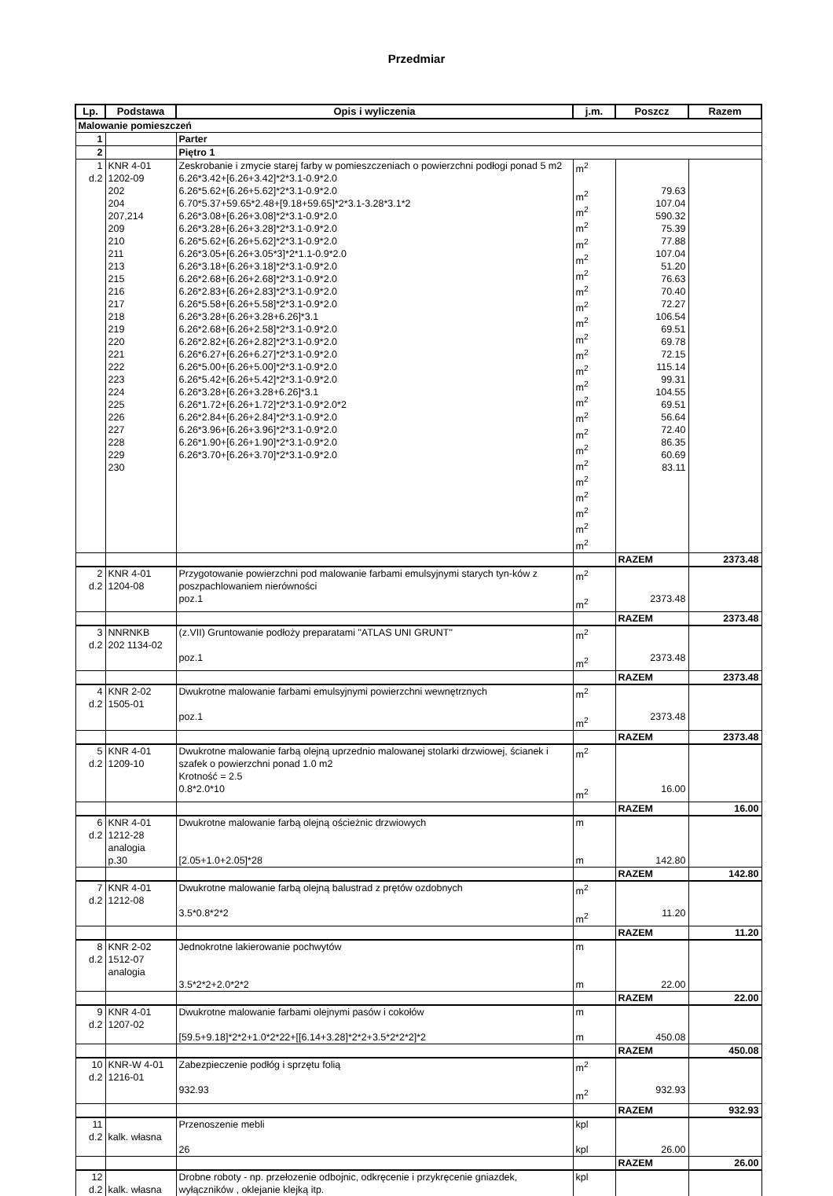Przedmiar
| Lp. | Podstawa | Opis i wyliczenia | j.m. | Poszcz | Razem |
| --- | --- | --- | --- | --- | --- |
| Malowanie pomieszczeń | | | | | |
| 1 | | Parter | | | |
| 2 | | Piętro 1 | | | |
| 1 d.2 | KNR 4-01 1202-09 202 204 207,214 209 210 211 213 215 216 217 218 219 220 221 222 223 224 225 226 227 228 229 230 | Zeskrobanie i zmycie starej farby w pomieszczeniach o powierzchni podłogi ponad 5 m2 6.26*3.42+[6.26+3.42]*2*3.1-0.9*2.0 6.26*5.62+[6.26+5.62]*2*3.1-0.9*2.0 6.70*5.37+59.65*2.48+[9.18+59.65]*2*3.1-3.28*3.1*2 6.26*3.08+[6.26+3.08]*2*3.1-0.9*2.0 6.26*3.28+[6.26+3.28]*2*3.1-0.9*2.0 6.26*5.62+[6.26+5.62]*2*3.1-0.9*2.0 6.26*3.05+[6.26+3.05*3]*2*1.1-0.9*2.0 6.26*3.18+[6.26+3.18]*2*3.1-0.9*2.0 6.26*2.68+[6.26+2.68]*2*3.1-0.9*2.0 6.26*2.83+[6.26+2.83]*2*3.1-0.9*2.0 6.26*5.58+[6.26+5.58]*2*3.1-0.9*2.0 6.26*3.28+[6.26+3.28+6.26]*3.1 6.26*2.68+[6.26+2.58]*2*3.1-0.9*2.0 6.26*2.82+[6.26+2.82]*2*3.1-0.9*2.0 6.26*6.27+[6.26+6.27]*2*3.1-0.9*2.0 6.26*5.00+[6.26+5.00]*2*3.1-0.9*2.0 6.26*5.42+[6.26+5.42]*2*3.1-0.9*2.0 6.26*3.28+[6.26+3.28+6.26]*3.1 6.26*1.72+[6.26+1.72]*2*3.1-0.9*2.0*2 6.26*2.84+[6.26+2.84]*2*3.1-0.9*2.0 6.26*3.96+[6.26+3.96]*2*3.1-0.9*2.0 6.26*1.90+[6.26+1.90]*2*3.1-0.9*2.0 6.26*3.70+[6.26+3.70]*2*3.1-0.9*2.0 | m<sup>2</sup> m<sup>2</sup> m<sup>2</sup> m<sup>2</sup> m<sup>2</sup> m<sup>2</sup> m<sup>2</sup> m<sup>2</sup> m<sup>2</sup> m<sup>2</sup> m<sup>2</sup> m<sup>2</sup> m<sup>2</sup> m<sup>2</sup> m<sup>2</sup> m<sup>2</sup> m<sup>2</sup> m<sup>2</sup> m<sup>2</sup> m<sup>2</sup> m<sup>2</sup> m<sup>2</sup> m<sup>2</sup> m<sup>2</sup> | 79.63 107.04 590.32 75.39 77.88 107.04 51.20 76.63 70.40 72.27 106.54 69.51 69.78 72.15 115.14 99.31 104.55 69.51 56.64 72.40 86.35 60.69 83.11 | |
| | | | | RAZEM | 2373.48 |
| 2 d.2 | KNR 4-01 1204-08 | Przygotowanie powierzchni pod malowanie farbami emulsyjnymi starych tyn-ków z poszpachlowaniem nierówności poz.1 | m<sup>2</sup> m<sup>2</sup> | 2373.48 | |
| | | | | RAZEM | 2373.48 |
| 3 d.2 | NNRNKB 202 1134-02 | (z.VII) Gruntowanie podłoży preparatami "ATLAS UNI GRUNT" poz.1 | m<sup>2</sup> m<sup>2</sup> | 2373.48 | |
| | | | | RAZEM | 2373.48 |
| 4 d.2 | KNR 2-02 1505-01 | Dwukrotne malowanie farbami emulsyjnymi powierzchni wewnętrznych poz.1 | m<sup>2</sup> m<sup>2</sup> | 2373.48 | |
| | | | | RAZEM | 2373.48 |
| 5 d.2 | KNR 4-01 1209-10 | Dwukrotne malowanie farbą olejną uprzednio malowanej stolarki drzwiowej, ścianek i szafek o powierzchni ponad 1.0 m2 Krotność = 2.5 0.8*2.0*10 | m<sup>2</sup> m<sup>2</sup> | 16.00 | |
| | | | | RAZEM | 16.00 |
| 6 d.2 | KNR 4-01 1212-28 analogia p.30 | Dwukrotne malowanie farbą olejną ościeżnic drzwiowych [2.05+1.0+2.05]*28 | m m | 142.80 | |
| | | | | RAZEM | 142.80 |
| 7 d.2 | KNR 4-01 1212-08 | Dwukrotne malowanie farbą olejną balustrad z prętów ozdobnych 3.5*0.8*2*2 | m<sup>2</sup> m<sup>2</sup> | 11.20 | |
| | | | | RAZEM | 11.20 |
| 8 d.2 | KNR 2-02 1512-07 analogia | Jednokrotne lakierowanie pochwytów 3.5*2*2+2.0*2*2 | m m | 22.00 | |
| | | | | RAZEM | 22.00 |
| 9 d.2 | KNR 4-01 1207-02 | Dwukrotne malowanie farbami olejnymi pasów i cokołów [59.5+9.18]*2*2+1.0*2*22+[[6.14+3.28]*2*2+3.5*2*2*2]*2 | m m | 450.08 | |
| | | | | RAZEM | 450.08 |
| 10 d.2 | KNR-W 4-01 1216-01 | Zabezpieczenie podłóg i sprzętu folią 932.93 | m<sup>2</sup> m<sup>2</sup> | 932.93 | |
| | | | | RAZEM | 932.93 |
| 11 d.2 | kalk. własna | Przenoszenie mebli 26 | kpl kpl | 26.00 | |
| | | | | RAZEM | 26.00 |
| 12 d.2 | kalk. własna | Drobne roboty - np. przełozenie odbojnic, odkręcenie i przykręcenie gniazdek, wyłączników , oklejanie klejką itp. | kpl | | |